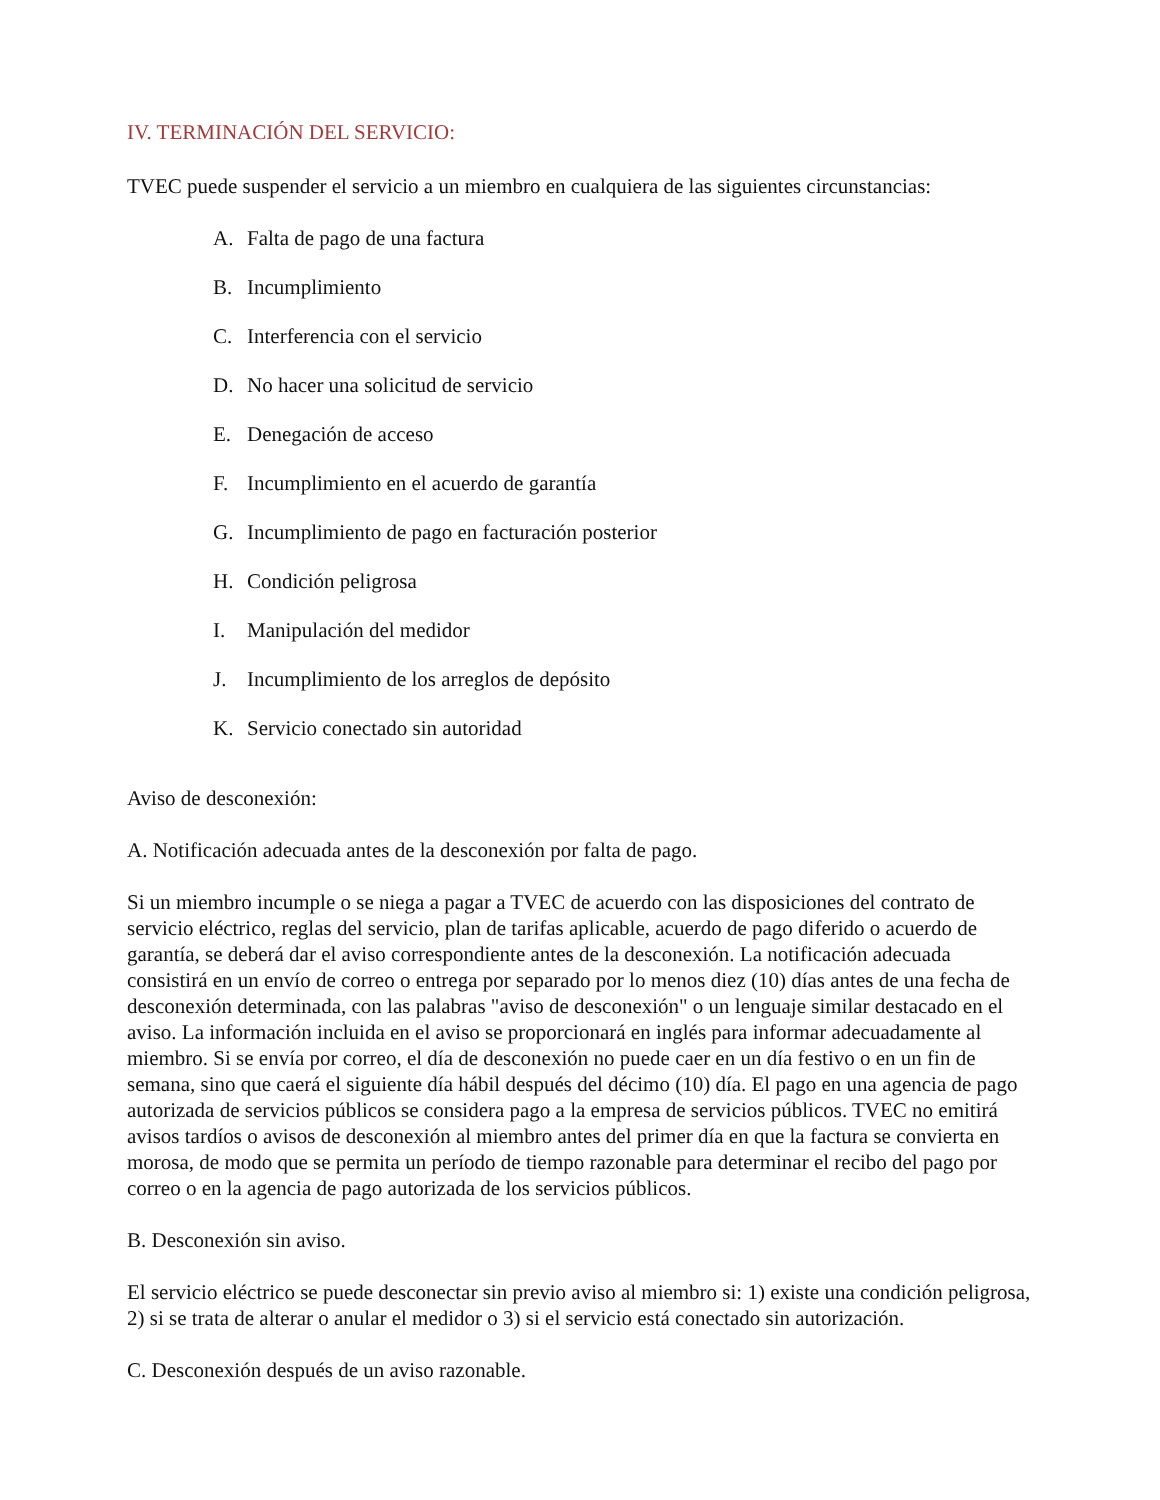IV. TERMINACIÓN DEL SERVICIO:
TVEC puede suspender el servicio a un miembro en cualquiera de las siguientes circunstancias:
A. Falta de pago de una factura
B. Incumplimiento
C. Interferencia con el servicio
D. No hacer una solicitud de servicio
E. Denegación de acceso
F. Incumplimiento en el acuerdo de garantía
G. Incumplimiento de pago en facturación posterior
H. Condición peligrosa
I. Manipulación del medidor
J. Incumplimiento de los arreglos de depósito
K. Servicio conectado sin autoridad
Aviso de desconexión:
A. Notificación adecuada antes de la desconexión por falta de pago.
Si un miembro incumple o se niega a pagar a TVEC de acuerdo con las disposiciones del contrato de servicio eléctrico, reglas del servicio, plan de tarifas aplicable, acuerdo de pago diferido o acuerdo de garantía, se deberá dar el aviso correspondiente antes de la desconexión. La notificación adecuada consistirá en un envío de correo o entrega por separado por lo menos diez (10) días antes de una fecha de desconexión determinada, con las palabras "aviso de desconexión" o un lenguaje similar destacado en el aviso. La información incluida en el aviso se proporcionará en inglés para informar adecuadamente al miembro. Si se envía por correo, el día de desconexión no puede caer en un día festivo o en un fin de semana, sino que caerá el siguiente día hábil después del décimo (10) día. El pago en una agencia de pago autorizada de servicios públicos se considera pago a la empresa de servicios públicos. TVEC no emitirá avisos tardíos o avisos de desconexión al miembro antes del primer día en que la factura se convierta en morosa, de modo que se permita un período de tiempo razonable para determinar el recibo del pago por correo o en la agencia de pago autorizada de los servicios públicos.
B. Desconexión sin aviso.
El servicio eléctrico se puede desconectar sin previo aviso al miembro si: 1) existe una condición peligrosa, 2) si se trata de alterar o anular el medidor o 3) si el servicio está conectado sin autorización.
C. Desconexión después de un aviso razonable.